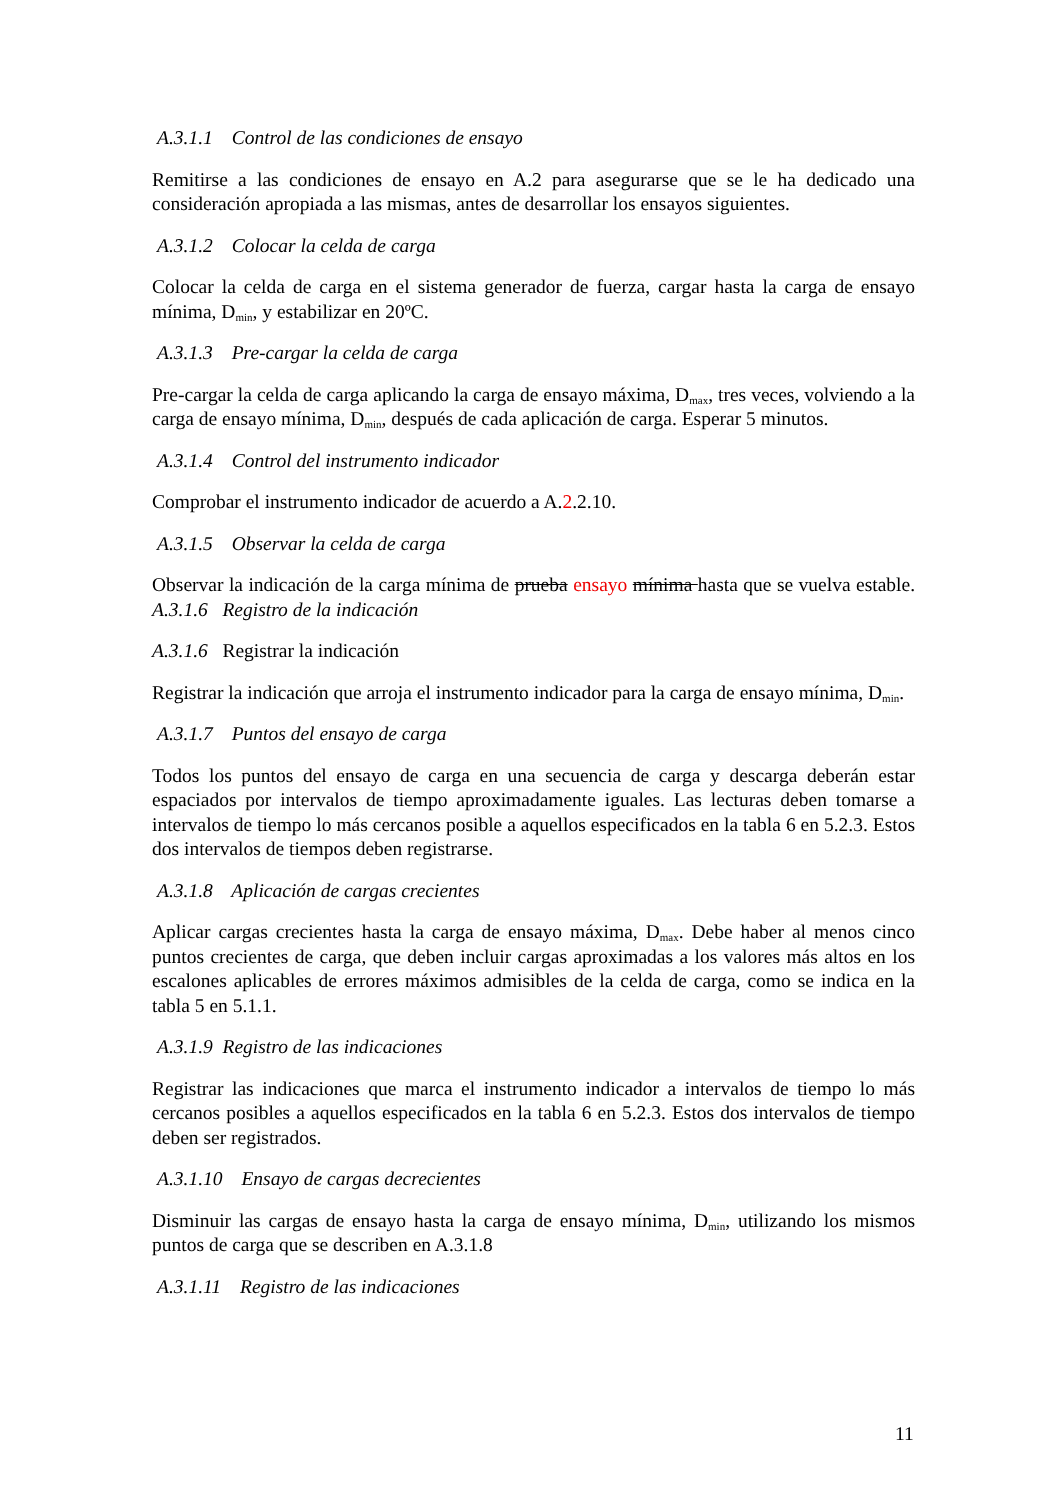A.3.1.1 Control de las condiciones de ensayo
Remitirse a las condiciones de ensayo en A.2 para asegurarse que se le ha dedicado una consideración apropiada a las mismas, antes de desarrollar los ensayos siguientes.
A.3.1.2 Colocar la celda de carga
Colocar la celda de carga en el sistema generador de fuerza, cargar hasta la carga de ensayo mínima, D<sub>min</sub>, y estabilizar en 20ºC.
A.3.1.3 Pre-cargar la celda de carga
Pre-cargar la celda de carga aplicando la carga de ensayo máxima, D<sub>max</sub>, tres veces, volviendo a la carga de ensayo mínima, D<sub>min</sub>, después de cada aplicación de carga. Esperar 5 minutos.
A.3.1.4 Control del instrumento indicador
Comprobar el instrumento indicador de acuerdo a A.2.2.10.
A.3.1.5 Observar la celda de carga
Observar la indicación de la carga mínima de prueba ensayo mínima hasta que se vuelva estable. A.3.1.6 Registro de la indicación
A.3.1.6 Registrar la indicación
Registrar la indicación que arroja el instrumento indicador para la carga de ensayo mínima, D<sub>min</sub>.
A.3.1.7 Puntos del ensayo de carga
Todos los puntos del ensayo de carga en una secuencia de carga y descarga deberán estar espaciados por intervalos de tiempo aproximadamente iguales. Las lecturas deben tomarse a intervalos de tiempo lo más cercanos posible a aquellos especificados en la tabla 6 en 5.2.3. Estos dos intervalos de tiempos deben registrarse.
A.3.1.8 Aplicación de cargas crecientes
Aplicar cargas crecientes hasta la carga de ensayo máxima, D<sub>max</sub>. Debe haber al menos cinco puntos crecientes de carga, que deben incluir cargas aproximadas a los valores más altos en los escalones aplicables de errores máximos admisibles de la celda de carga, como se indica en la tabla 5 en 5.1.1.
A.3.1.9 Registro de las indicaciones
Registrar las indicaciones que marca el instrumento indicador a intervalos de tiempo lo más cercanos posibles a aquellos especificados en la tabla 6 en 5.2.3. Estos dos intervalos de tiempo deben ser registrados.
A.3.1.10 Ensayo de cargas decrecientes
Disminuir las cargas de ensayo hasta la carga de ensayo mínima, D<sub>min</sub>, utilizando los mismos puntos de carga que se describen en A.3.1.8
A.3.1.11 Registro de las indicaciones
11